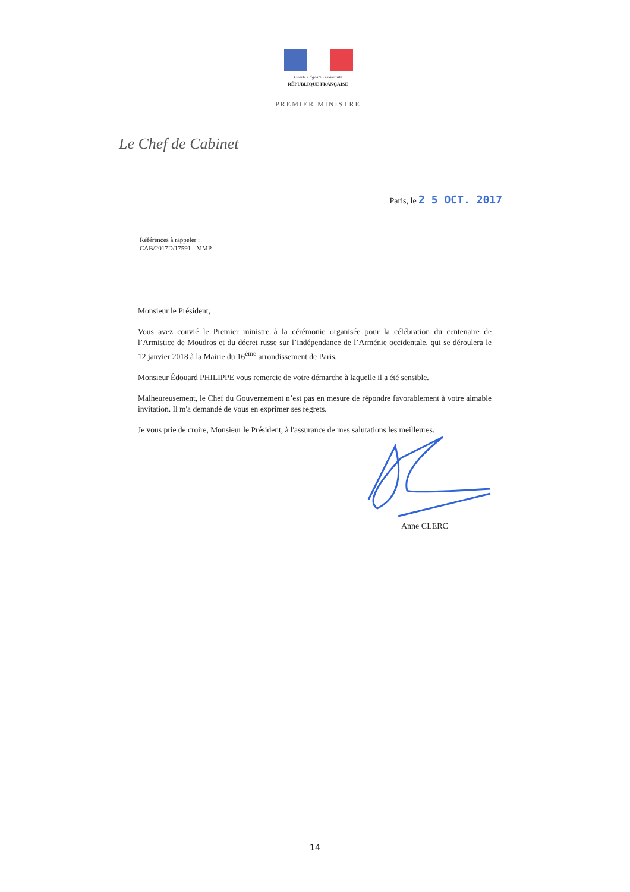Liberté • Égalité • Fraternité
RÉPUBLIQUE FRANÇAISE
PREMIER MINISTRE
Le Chef de Cabinet
Paris, le 2 5 OCT. 2017
Références à rappeler :
CAB/2017D/17591 - MMP
Monsieur le Président,
Vous avez convié le Premier ministre à la cérémonie organisée pour la célébration du centenaire de l’Armistice de Moudros et du décret russe sur l’indépendance de l’Arménie occidentale, qui se déroulera le 12 janvier 2018 à la Mairie du 16<sup>ème</sup> arrondissement de Paris.
Monsieur Édouard PHILIPPE vous remercie de votre démarche à laquelle il a été sensible.
Malheureusement, le Chef du Gouvernement n’est pas en mesure de répondre favorablement à votre aimable invitation. Il m'a demandé de vous en exprimer ses regrets.
Je vous prie de croire, Monsieur le Président, à l'assurance de mes salutations les meilleures.
Anne CLERC
14